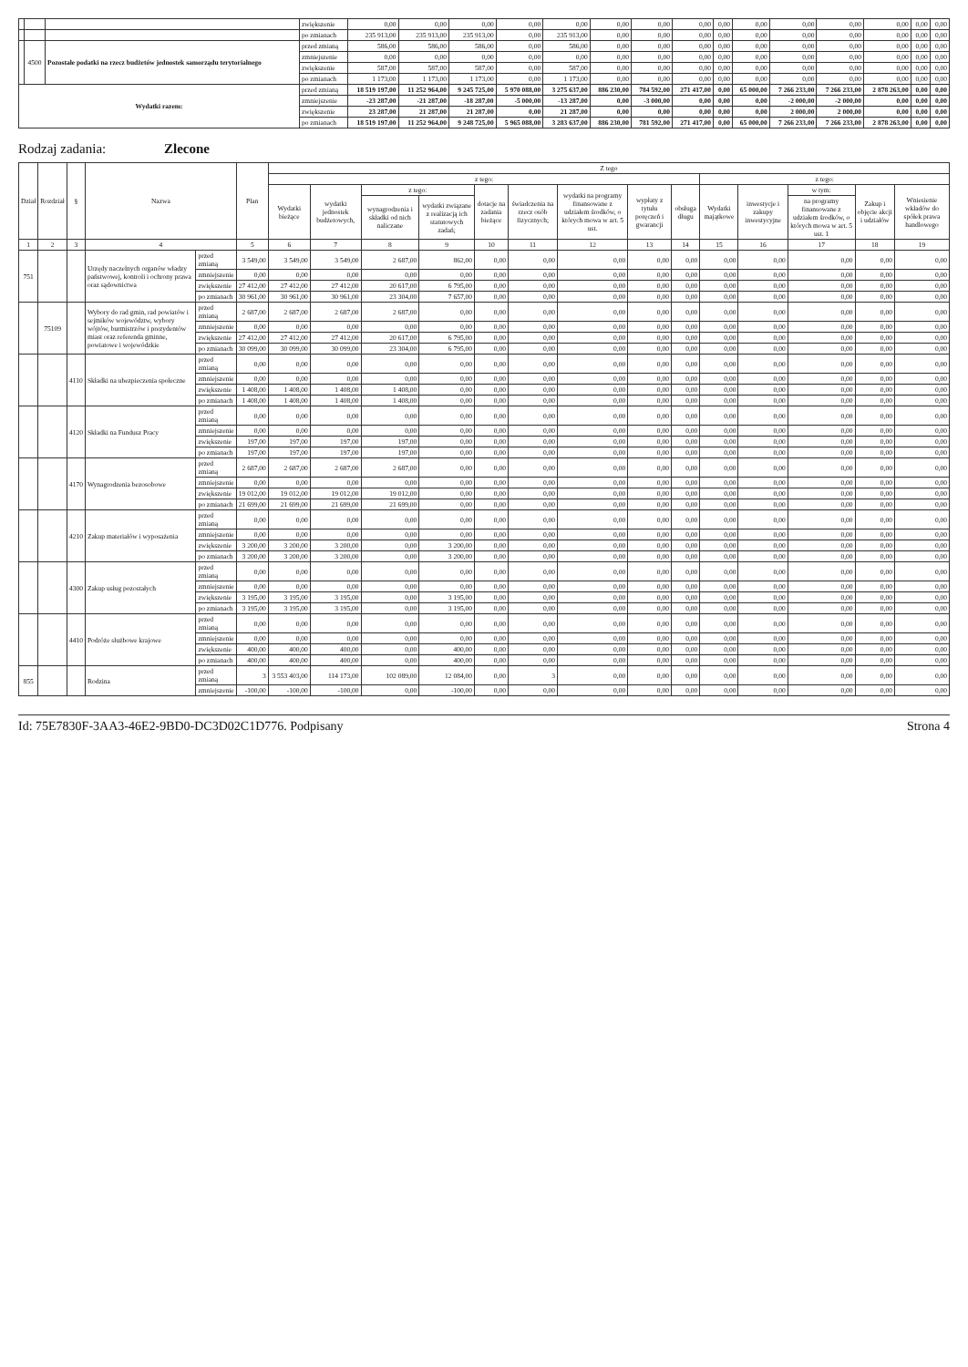| | | | zwiększenie | 0,00 | 0,00 | 0,00 | 0,00 | 0,00 | 0,00 | 0,00 | 0,00 | 0,00 | 0,00 | 0,00 | 0,00 | 0,00 | 0,00 | 0,00 |
| | | | po zmianach | 235 913,00 | 235 913,00 | 235 913,00 | 0,00 | 235 913,00 | 0,00 | 0,00 | 0,00 | 0,00 | 0,00 | 0,00 | 0,00 | 0,00 | 0,00 | 0,00 |
| | 4500 | Pozostałe podatki na rzecz budżetów jednostek samorządu terytorialnego | przed zmianą | 586,00 | 586,00 | 586,00 | 0,00 | 586,00 | 0,00 | 0,00 | 0,00 | 0,00 | 0,00 | 0,00 | 0,00 | 0,00 | 0,00 | 0,00 |
| | | | zmniejszenie | 0,00 | 0,00 | 0,00 | 0,00 | 0,00 | 0,00 | 0,00 | 0,00 | 0,00 | 0,00 | 0,00 | 0,00 | 0,00 | 0,00 | 0,00 |
| | | | zwiększenie | 587,00 | 587,00 | 587,00 | 0,00 | 587,00 | 0,00 | 0,00 | 0,00 | 0,00 | 0,00 | 0,00 | 0,00 | 0,00 | 0,00 | 0,00 |
| | | | po zmianach | 1 173,00 | 1 173,00 | 1 173,00 | 0,00 | 1 173,00 | 0,00 | 0,00 | 0,00 | 0,00 | 0,00 | 0,00 | 0,00 | 0,00 | 0,00 | 0,00 |
| Wydatki razem: | | | przed zmianą | 18 519 197,00 | 11 252 964,00 | 9 245 725,00 | 5 970 088,00 | 3 275 637,00 | 886 230,00 | 784 592,00 | 271 417,00 | 0,00 | 65 000,00 | 7 266 233,00 | 7 266 233,00 | 2 878 263,00 | 0,00 | 0,00 |
| | | | zmniejszenie | -23 287,00 | -21 287,00 | -18 287,00 | -5 000,00 | -13 287,00 | 0,00 | -3 000,00 | 0,00 | 0,00 | 0,00 | -2 000,00 | -2 000,00 | 0,00 | 0,00 | 0,00 |
| | | | zwiększenie | 23 287,00 | 21 287,00 | 21 287,00 | 0,00 | 21 287,00 | 0,00 | 0,00 | 0,00 | 0,00 | 0,00 | 2 000,00 | 2 000,00 | 0,00 | 0,00 | 0,00 |
| | | | po zmianach | 18 519 197,00 | 11 252 964,00 | 9 248 725,00 | 5 965 088,00 | 3 283 637,00 | 886 230,00 | 781 592,00 | 271 417,00 | 0,00 | 65 000,00 | 7 266 233,00 | 7 266 233,00 | 2 878 263,00 | 0,00 | 0,00 |
Rodzaj zadania: Zlecone
| Dział | Rozdział | § | Nazwa | | Plan | Z tego | | | | | | | | | | | | | |
| --- | --- | --- | --- | --- | --- | --- | --- | --- | --- | --- | --- | --- | --- | --- | --- | --- | --- | --- | --- |
| | | | | | | z tego: | | | | | | | | | z tego: | | | | |
| | | | | | | Wydatki bieżące | wydatki jednostek budżetowych, | z tego: | | dotacje na zadania bieżące | świadczenia na rzecz osób fizycznych; | wydatki na programy finansowane z udziałem środków, o których mowa w art. 5 ust. | wypłaty z tytułu poręczeń i gwarancji | obsługa długu | Wydatki majątkowe | inwestycje i zakupy inwestycyjne | w tym: | Zakup i objęcie akcji i udziałów | Wniesienie wkładów do spółek prawa handlowego |
| | | | | | | | | wynagrodzenia i składki od nich naliczane | wydatki związane z realizacją ich statutowych zadań; | | | | | | | | na programy finansowane z udziałem środków, o których mowa w art. 5 ust. 1 | | |
| 1 | 2 | 3 | 4 | | 5 | 6 | 7 | 8 | 9 | 10 | 11 | 12 | 13 | 14 | 15 | 16 | 17 | 18 | 19 |
| 751 | | | Urzędy naczelnych organów władzy państwowej, kontroli i ochrony prawa oraz sądownictwa | przed zmianą | 3 549,00 | 3 549,00 | 3 549,00 | 2 687,00 | 862,00 | 0,00 | 0,00 | 0,00 | 0,00 | 0,00 | 0,00 | 0,00 | 0,00 | 0,00 | 0,00 |
| | | | | zmniejszenie | 0,00 | 0,00 | 0,00 | 0,00 | 0,00 | 0,00 | 0,00 | 0,00 | 0,00 | 0,00 | 0,00 | 0,00 | 0,00 | 0,00 | 0,00 |
| | | | | zwiększenie | 27 412,00 | 27 412,00 | 27 412,00 | 20 617,00 | 6 795,00 | 0,00 | 0,00 | 0,00 | 0,00 | 0,00 | 0,00 | 0,00 | 0,00 | 0,00 | 0,00 |
| | | | | po zmianach | 30 961,00 | 30 961,00 | 30 961,00 | 23 304,00 | 7 657,00 | 0,00 | 0,00 | 0,00 | 0,00 | 0,00 | 0,00 | 0,00 | 0,00 | 0,00 | 0,00 |
| | 75109 | | Wybory do rad gmin, rad powiatów i sejmików województw, wybory wójtów, burmistrzów i prezydentów miast oraz referenda gminne, powiatowe i wojewódzkie | przed zmianą | 2 687,00 | 2 687,00 | 2 687,00 | 2 687,00 | 0,00 | 0,00 | 0,00 | 0,00 | 0,00 | 0,00 | 0,00 | 0,00 | 0,00 | 0,00 | 0,00 |
| | | | | zmniejszenie | 0,00 | 0,00 | 0,00 | 0,00 | 0,00 | 0,00 | 0,00 | 0,00 | 0,00 | 0,00 | 0,00 | 0,00 | 0,00 | 0,00 | 0,00 |
| | | | | zwiększenie | 27 412,00 | 27 412,00 | 27 412,00 | 20 617,00 | 6 795,00 | 0,00 | 0,00 | 0,00 | 0,00 | 0,00 | 0,00 | 0,00 | 0,00 | 0,00 | 0,00 |
| | | | | po zmianach | 30 099,00 | 30 099,00 | 30 099,00 | 23 304,00 | 6 795,00 | 0,00 | 0,00 | 0,00 | 0,00 | 0,00 | 0,00 | 0,00 | 0,00 | 0,00 | 0,00 |
| | | 4110 | Składki na ubezpieczenia społeczne | przed zmianą | 0,00 | 0,00 | 0,00 | 0,00 | 0,00 | 0,00 | 0,00 | 0,00 | 0,00 | 0,00 | 0,00 | 0,00 | 0,00 | 0,00 | 0,00 |
| | | | | zmniejszenie | 0,00 | 0,00 | 0,00 | 0,00 | 0,00 | 0,00 | 0,00 | 0,00 | 0,00 | 0,00 | 0,00 | 0,00 | 0,00 | 0,00 | 0,00 |
| | | | | zwiększenie | 1 408,00 | 1 408,00 | 1 408,00 | 1 408,00 | 0,00 | 0,00 | 0,00 | 0,00 | 0,00 | 0,00 | 0,00 | 0,00 | 0,00 | 0,00 | 0,00 |
| | | | | po zmianach | 1 408,00 | 1 408,00 | 1 408,00 | 1 408,00 | 0,00 | 0,00 | 0,00 | 0,00 | 0,00 | 0,00 | 0,00 | 0,00 | 0,00 | 0,00 | 0,00 |
| | | 4120 | Składki na Fundusz Pracy | przed zmianą | 0,00 | 0,00 | 0,00 | 0,00 | 0,00 | 0,00 | 0,00 | 0,00 | 0,00 | 0,00 | 0,00 | 0,00 | 0,00 | 0,00 | 0,00 |
| | | | | zmniejszenie | 0,00 | 0,00 | 0,00 | 0,00 | 0,00 | 0,00 | 0,00 | 0,00 | 0,00 | 0,00 | 0,00 | 0,00 | 0,00 | 0,00 | 0,00 |
| | | | | zwiększenie | 197,00 | 197,00 | 197,00 | 197,00 | 0,00 | 0,00 | 0,00 | 0,00 | 0,00 | 0,00 | 0,00 | 0,00 | 0,00 | 0,00 | 0,00 |
| | | | | po zmianach | 197,00 | 197,00 | 197,00 | 197,00 | 0,00 | 0,00 | 0,00 | 0,00 | 0,00 | 0,00 | 0,00 | 0,00 | 0,00 | 0,00 | 0,00 |
| | | 4170 | Wynagrodzenia bezosobowe | przed zmianą | 2 687,00 | 2 687,00 | 2 687,00 | 2 687,00 | 0,00 | 0,00 | 0,00 | 0,00 | 0,00 | 0,00 | 0,00 | 0,00 | 0,00 | 0,00 | 0,00 |
| | | | | zmniejszenie | 0,00 | 0,00 | 0,00 | 0,00 | 0,00 | 0,00 | 0,00 | 0,00 | 0,00 | 0,00 | 0,00 | 0,00 | 0,00 | 0,00 | 0,00 |
| | | | | zwiększenie | 19 012,00 | 19 012,00 | 19 012,00 | 19 012,00 | 0,00 | 0,00 | 0,00 | 0,00 | 0,00 | 0,00 | 0,00 | 0,00 | 0,00 | 0,00 | 0,00 |
| | | | | po zmianach | 21 699,00 | 21 699,00 | 21 699,00 | 21 699,00 | 0,00 | 0,00 | 0,00 | 0,00 | 0,00 | 0,00 | 0,00 | 0,00 | 0,00 | 0,00 | 0,00 |
| | | 4210 | Zakup materiałów i wyposażenia | przed zmianą | 0,00 | 0,00 | 0,00 | 0,00 | 0,00 | 0,00 | 0,00 | 0,00 | 0,00 | 0,00 | 0,00 | 0,00 | 0,00 | 0,00 | 0,00 |
| | | | | zmniejszenie | 0,00 | 0,00 | 0,00 | 0,00 | 0,00 | 0,00 | 0,00 | 0,00 | 0,00 | 0,00 | 0,00 | 0,00 | 0,00 | 0,00 | 0,00 |
| | | | | zwiększenie | 3 200,00 | 3 200,00 | 3 200,00 | 0,00 | 3 200,00 | 0,00 | 0,00 | 0,00 | 0,00 | 0,00 | 0,00 | 0,00 | 0,00 | 0,00 | 0,00 |
| | | | | po zmianach | 3 200,00 | 3 200,00 | 3 200,00 | 0,00 | 3 200,00 | 0,00 | 0,00 | 0,00 | 0,00 | 0,00 | 0,00 | 0,00 | 0,00 | 0,00 | 0,00 |
| | | 4300 | Zakup usług pozostałych | przed zmianą | 0,00 | 0,00 | 0,00 | 0,00 | 0,00 | 0,00 | 0,00 | 0,00 | 0,00 | 0,00 | 0,00 | 0,00 | 0,00 | 0,00 | 0,00 |
| | | | | zmniejszenie | 0,00 | 0,00 | 0,00 | 0,00 | 0,00 | 0,00 | 0,00 | 0,00 | 0,00 | 0,00 | 0,00 | 0,00 | 0,00 | 0,00 | 0,00 |
| | | | | zwiększenie | 3 195,00 | 3 195,00 | 3 195,00 | 0,00 | 3 195,00 | 0,00 | 0,00 | 0,00 | 0,00 | 0,00 | 0,00 | 0,00 | 0,00 | 0,00 | 0,00 |
| | | | | po zmianach | 3 195,00 | 3 195,00 | 3 195,00 | 0,00 | 3 195,00 | 0,00 | 0,00 | 0,00 | 0,00 | 0,00 | 0,00 | 0,00 | 0,00 | 0,00 | 0,00 |
| | | 4410 | Podróże służbowe krajowe | przed zmianą | 0,00 | 0,00 | 0,00 | 0,00 | 0,00 | 0,00 | 0,00 | 0,00 | 0,00 | 0,00 | 0,00 | 0,00 | 0,00 | 0,00 | 0,00 |
| | | | | zmniejszenie | 0,00 | 0,00 | 0,00 | 0,00 | 0,00 | 0,00 | 0,00 | 0,00 | 0,00 | 0,00 | 0,00 | 0,00 | 0,00 | 0,00 | 0,00 |
| | | | | zwiększenie | 400,00 | 400,00 | 400,00 | 0,00 | 400,00 | 0,00 | 0,00 | 0,00 | 0,00 | 0,00 | 0,00 | 0,00 | 0,00 | 0,00 | 0,00 |
| | | | | po zmianach | 400,00 | 400,00 | 400,00 | 0,00 | 400,00 | 0,00 | 0,00 | 0,00 | 0,00 | 0,00 | 0,00 | 0,00 | 0,00 | 0,00 | 0,00 |
| 855 | | | Rodzina | przed zmianą | 3 | 3 553 403,00 | 114 173,00 | 102 089,00 | 12 084,00 | 0,00 | 3 | 0,00 | 0,00 | 0,00 | 0,00 | 0,00 | 0,00 | 0,00 | 0,00 |
| | | | | zmniejszenie | -100,00 | -100,00 | -100,00 | 0,00 | -100,00 | 0,00 | 0,00 | 0,00 | 0,00 | 0,00 | 0,00 | 0,00 | 0,00 | 0,00 | 0,00 |
Id: 75E7830F-3AA3-46E2-9BD0-DC3D02C1D776. Podpisany Strona 4